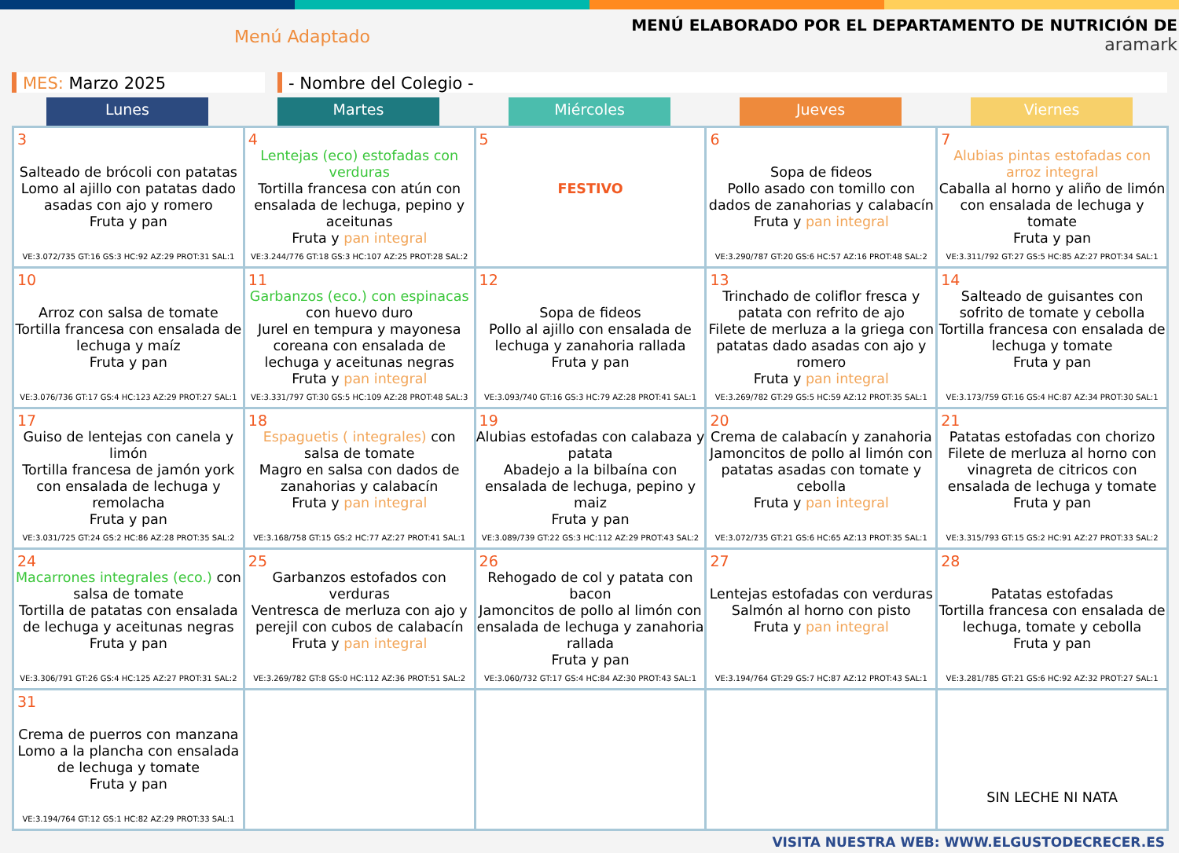Menú Adaptado
MENÚ ELABORADO POR EL DEPARTAMENTO DE NUTRICIÓN DE
aramark
MES: Marzo 2025 - Nombre del Colegio -
Lunes Martes Miércoles Jueves Viernes
| 3 Salteado de brócoli con patatas Lomo al ajillo con patatas dado asadas con ajo y romero Fruta y pan VE:3.072/735 GT:16 GS:3 HC:92 AZ:29 PROT:31 SAL:1 | 4 Lentejas (eco) estofadas con verduras Tortilla francesa con atún con ensalada de lechuga, pepino y aceitunas Fruta y pan integral VE:3.244/776 GT:18 GS:3 HC:107 AZ:25 PROT:28 SAL:2 | 5 FESTIVO | 6 Sopa de fideos Pollo asado con tomillo con dados de zanahorias y calabacín Fruta y pan integral VE:3.290/787 GT:20 GS:6 HC:57 AZ:16 PROT:48 SAL:2 | 7 Alubias pintas estofadas con arroz integral Caballa al horno y aliño de limón con ensalada de lechuga y tomate Fruta y pan VE:3.311/792 GT:27 GS:5 HC:85 AZ:27 PROT:34 SAL:1 |
| 10 Arroz con salsa de tomate Tortilla francesa con ensalada de lechuga y maíz Fruta y pan VE:3.076/736 GT:17 GS:4 HC:123 AZ:29 PROT:27 SAL:1 | 11 Garbanzos (eco.) con espinacas con huevo duro Jurel en tempura y mayonesa coreana con ensalada de lechuga y aceitunas negras Fruta y pan integral VE:3.331/797 GT:30 GS:5 HC:109 AZ:28 PROT:48 SAL:3 | 12 Sopa de fideos Pollo al ajillo con ensalada de lechuga y zanahoria rallada Fruta y pan VE:3.093/740 GT:16 GS:3 HC:79 AZ:28 PROT:41 SAL:1 | 13 Trinchado de coliflor fresca y patata con refrito de ajo Filete de merluza a la griega con patatas dado asadas con ajo y romero Fruta y pan integral VE:3.269/782 GT:29 GS:5 HC:59 AZ:12 PROT:35 SAL:1 | 14 Salteado de guisantes con sofrito de tomate y cebolla Tortilla francesa con ensalada de lechuga y tomate Fruta y pan VE:3.173/759 GT:16 GS:4 HC:87 AZ:34 PROT:30 SAL:1 |
| 17 Guiso de lentejas con canela y limón Tortilla francesa de jamón york con ensalada de lechuga y remolacha Fruta y pan VE:3.031/725 GT:24 GS:2 HC:86 AZ:28 PROT:35 SAL:2 | 18 Espaguetis ( integrales) con salsa de tomate Magro en salsa con dados de zanahorias y calabacín Fruta y pan integral VE:3.168/758 GT:15 GS:2 HC:77 AZ:27 PROT:41 SAL:1 | 19 Alubias estofadas con calabaza y patata Abadejo a la bilbaína con ensalada de lechuga, pepino y maiz Fruta y pan VE:3.089/739 GT:22 GS:3 HC:112 AZ:29 PROT:43 SAL:2 | 20 Crema de calabacín y zanahoria Jamoncitos de pollo al limón con patatas asadas con tomate y cebolla Fruta y pan integral VE:3.072/735 GT:21 GS:6 HC:65 AZ:13 PROT:35 SAL:1 | 21 Patatas estofadas con chorizo Filete de merluza al horno con vinagreta de citricos con ensalada de lechuga y tomate Fruta y pan VE:3.315/793 GT:15 GS:2 HC:91 AZ:27 PROT:33 SAL:2 |
| 24 Macarrones integrales (eco.) con salsa de tomate Tortilla de patatas con ensalada de lechuga y aceitunas negras Fruta y pan VE:3.306/791 GT:26 GS:4 HC:125 AZ:27 PROT:31 SAL:2 | 25 Garbanzos estofados con verduras Ventresca de merluza con ajo y perejil con cubos de calabacín Fruta y pan integral VE:3.269/782 GT:8 GS:0 HC:112 AZ:36 PROT:51 SAL:2 | 26 Rehogado de col y patata con bacon Jamoncitos de pollo al limón con ensalada de lechuga y zanahoria rallada Fruta y pan VE:3.060/732 GT:17 GS:4 HC:84 AZ:30 PROT:43 SAL:1 | 27 Lentejas estofadas con verduras Salmón al horno con pisto Fruta y pan integral VE:3.194/764 GT:29 GS:7 HC:87 AZ:12 PROT:43 SAL:1 | 28 Patatas estofadas Tortilla francesa con ensalada de lechuga, tomate y cebolla Fruta y pan VE:3.281/785 GT:21 GS:6 HC:92 AZ:32 PROT:27 SAL:1 |
| 31 Crema de puerros con manzana Lomo a la plancha con ensalada de lechuga y tomate Fruta y pan VE:3.194/764 GT:12 GS:1 HC:82 AZ:29 PROT:33 SAL:1 | | | | SIN LECHE NI NATA |
VISITA NUESTRA WEB: WWW.ELGUSTODECRECER.ES